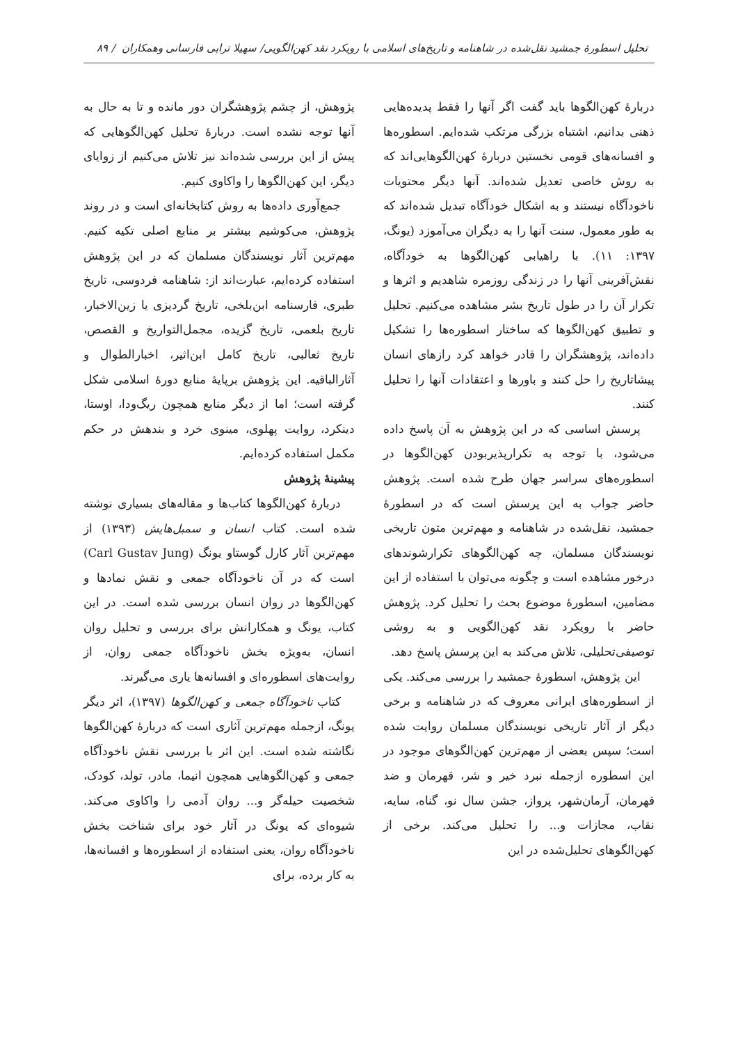تحلیل اسطورهٔ جمشید نقل‌شده در شاهنامه و تاریخ‌های اسلامی با رویکرد نقد کهن‌الگویی/ سهیلا ترابی فارسانی وهمکاران / ۸۹
دربارهٔ کهن‌الگوها باید گفت اگر آنها را فقط پدیده‌هایی ذهنی بدانیم، اشتباه بزرگی مرتکب شده‌ایم. اسطوره‌ها و افسانه‌های قومی نخستین دربارهٔ کهن‌الگوهایی‌اند که به روش خاصی تعدیل شده‌اند. آنها دیگر محتویات ناخودآگاه نیستند و به اشکال خودآگاه تبدیل شده‌اند که به طور معمول، سنت آنها را به دیگران می‌آموزد (یونگ، ۱۳۹۷: ۱۱). با راهیابی کهن‌الگوها به خودآگاه، نقش‌آفرینی آنها را در زندگی روزمره شاهدیم و اثرها و تکرار آن را در طول تاریخ بشر مشاهده می‌کنیم. تحلیل و تطبیق کهن‌الگوها که ساختار اسطوره‌ها را تشکیل داده‌اند، پژوهشگران را قادر خواهد کرد رازهای انسان پیشاتاریخ را حل کنند و باورها و اعتقادات آنها را تحلیل کنند.
پرسش اساسی که در این پژوهش به آن پاسخ داده می‌شود، با توجه به تکرارپذیربودن کهن‌الگوها در اسطوره‌های سراسر جهان طرح شده است. پژوهش حاضر جواب به این پرسش است که در اسطورهٔ جمشید، نقل‌شده در شاهنامه و مهم‌ترین متون تاریخی نویسندگان مسلمان، چه کهن‌الگوهای تکرارشوندهای درخور مشاهده است و چگونه می‌توان با استفاده از این مضامین، اسطورهٔ موضوع بحث را تحلیل کرد. پژوهش حاضر با رویکرد نقد کهن‌الگویی و به روشی توصیفی‌تحلیلی، تلاش می‌کند به این پرسش پاسخ دهد.
این پژوهش، اسطورهٔ جمشید را بررسی می‌کند. یکی از اسطوره‌های ایرانی معروف که در شاهنامه و برخی دیگر از آثار تاریخی نویسندگان مسلمان روایت شده است؛ سپس بعضی از مهم‌ترین کهن‌الگوهای موجود در این اسطوره ازجمله نبرد خیر و شر، قهرمان و ضد قهرمان، آرمان‌شهر، پرواز، جشن سال نو، گناه، سایه، نقاب، مجازات و... را تحلیل می‌کند. برخی از کهن‌الگوهای تحلیل‌شده در این
پژوهش، از چشم پژوهشگران دور مانده و تا به حال به آنها توجه نشده است. دربارهٔ تحلیل کهن‌الگوهایی که پیش از این بررسی شده‌اند نیز تلاش می‌کنیم از زوایای دیگر، این کهن‌الگوها را واکاوی کنیم.
جمع‌آوری داده‌ها به روش کتابخانه‌ای است و در روند پژوهش، می‌کوشیم بیشتر بر منابع اصلی تکیه کنیم. مهم‌ترین آثار نویسندگان مسلمان که در این پژوهش استفاده کرده‌ایم، عبارت‌اند از: شاهنامه فردوسی، تاریخ طبری، فارسنامه ابن‌بلخی، تاریخ گردیزی یا زین‌الاخبار، تاریخ بلعمی، تاریخ گزیده، مجمل‌التواریخ و القصص، تاریخ ثعالبی، تاریخ کامل ابن‌اثیر، اخبارالطوال و آثارالباقیه. این پژوهش برپایهٔ منابع دورهٔ اسلامی شکل گرفته است؛ اما از دیگر منابع همچون ریگ‌ودا، اوستا، دینکرد، روایت پهلوی، مینوی خرد و بندهش در حکم مکمل استفاده کرده‌ایم.
پیشینهٔ پژوهش
دربارهٔ کهن‌الگوها کتاب‌ها و مقاله‌های بسیاری نوشته شده است. کتاب انسان و سمبل‌هایش (۱۳۹۳) از مهم‌ترین آثار کارل گوستاو یونگ (Carl Gustav Jung) است که در آن ناخودآگاه جمعی و نقش نمادها و کهن‌الگوها در روان انسان بررسی شده است. در این کتاب، یونگ و همکارانش برای بررسی و تحلیل روان انسان، به‌ویژه بخش ناخودآگاه جمعی روان، از روایت‌های اسطوره‌ای و افسانه‌ها یاری می‌گیرند.
کتاب ناخودآگاه جمعی و کهن‌الگوها (۱۳۹۷)، اثر دیگر یونگ، ازجمله مهم‌ترین آثاری است که دربارهٔ کهن‌الگوها نگاشته شده است. این اثر با بررسی نقش ناخودآگاه جمعی و کهن‌الگوهایی همچون انیما، مادر، تولد، کودک، شخصیت حیله‌گر و... روان آدمی را واکاوی می‌کند. شیوه‌ای که یونگ در آثار خود برای شناخت بخش ناخودآگاه روان، یعنی استفاده از اسطوره‌ها و افسانه‌ها، به کار برده، برای